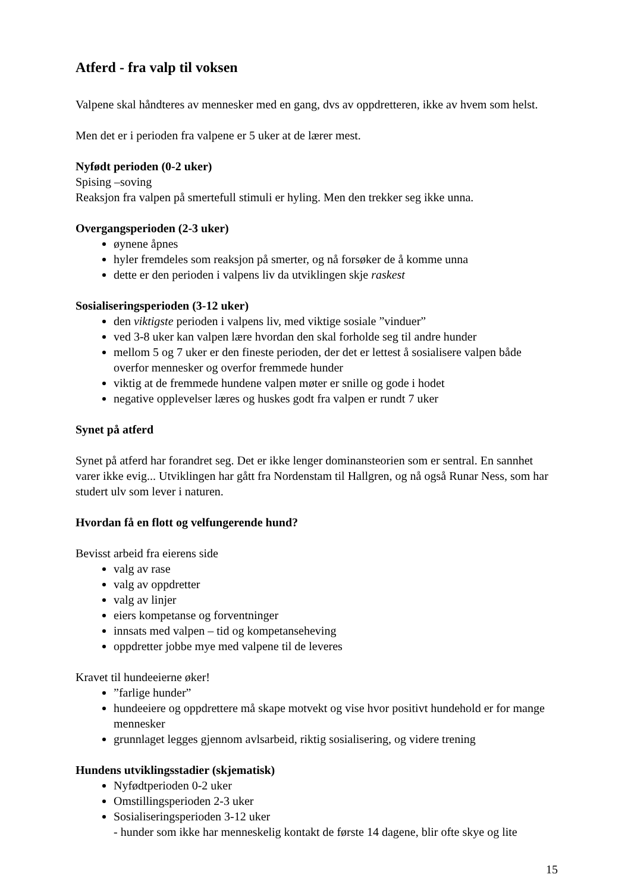Atferd - fra valp til voksen
Valpene skal håndteres av mennesker med en gang, dvs av oppdretteren, ikke av hvem som helst.
Men det er i perioden fra valpene er 5 uker at de lærer mest.
Nyfødt perioden (0-2 uker)
Spising –soving
Reaksjon fra valpen på smertefull stimuli er hyling. Men den trekker seg ikke unna.
Overgangsperioden (2-3 uker)
øynene åpnes
hyler fremdeles som reaksjon på smerter, og nå forsøker de å komme unna
dette er den perioden i valpens liv da utviklingen skje raskest
Sosialiseringsperioden (3-12 uker)
den viktigste perioden i valpens liv, med viktige sosiale ”vinduer”
ved 3-8 uker kan valpen lære hvordan den skal forholde seg til andre hunder
mellom 5 og 7 uker er den fineste perioden, der det er lettest å sosialisere valpen både overfor mennesker og overfor fremmede hunder
viktig at de fremmede hundene valpen møter er snille og gode i hodet
negative opplevelser læres og huskes godt fra valpen er rundt 7 uker
Synet på atferd
Synet på atferd har forandret seg. Det er ikke lenger dominansteorien som er sentral. En sannhet varer ikke evig... Utviklingen har gått fra Nordenstam til Hallgren, og nå også Runar Ness, som har studert ulv som lever i naturen.
Hvordan få en flott og velfungerende hund?
Bevisst arbeid fra eierens side
valg av rase
valg av oppdretter
valg av linjer
eiers kompetanse og forventninger
innsats med valpen – tid og kompetanseheving
oppdretter jobbe mye med valpene til de leveres
Kravet til hundeeierne øker!
”farlige hunder”
hundeeiere og oppdrettere må skape motvekt og vise hvor positivt hundehold er for mange mennesker
grunnlaget legges gjennom avlsarbeid, riktig sosialisering, og videre trening
Hundens utviklingsstadier (skjematisk)
Nyfødtperioden 0-2 uker
Omstillingsperioden 2-3 uker
Sosialiseringsperioden 3-12 uker
- hunder som ikke har menneskelig kontakt de første 14 dagene, blir ofte skye og lite
15